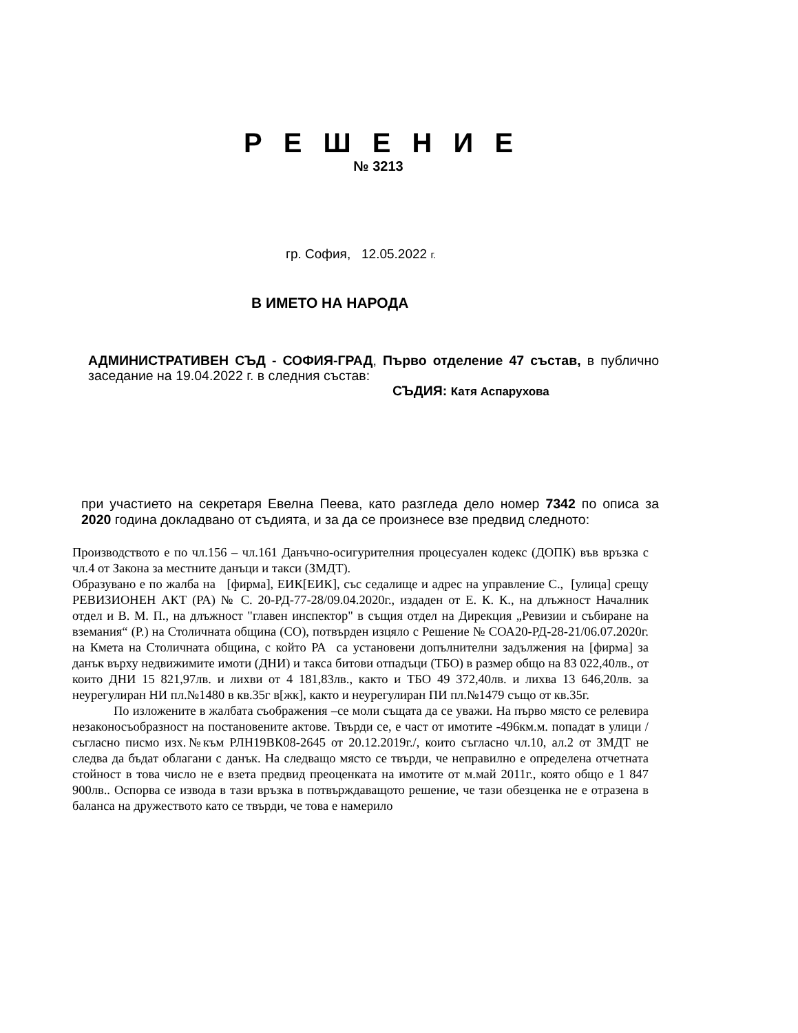Р Е Ш Е Н И Е
№ 3213
гр. София, 12.05.2022 г.
В ИМЕТО НА НАРОДА
АДМИНИСТРАТИВЕН СЪД - СОФИЯ-ГРАД, Първо отделение 47 състав, в публично заседание на 19.04.2022 г. в следния състав:
СЪДИЯ: Катя Аспарухова
при участието на секретаря Евелна Пеева, като разгледа дело номер 7342 по описа за 2020 година докладвано от съдията, и за да се произнесе взе предвид следното:
Производството е по чл.156 – чл.161 Данъчно-осигурителния процесуален кодекс (ДОПК) във връзка с чл.4 от Закона за местните данъци и такси (ЗМДТ).
Образувано е по жалба на [фирма], ЕИК[ЕИК], със седалище и адрес на управление С., [улица] срещу РЕВИЗИОНЕН АКТ (РА) № С. 20-РД-77-28/09.04.2020г., издаден от Е. К. К., на длъжност Началник отдел и В. М. П., на длъжност "главен инспектор" в същия отдел на Дирекция „Ревизии и събиране на вземания“ (Р.) на Столичната община (СО), потвърден изцяло с Решение № СОА20-РД-28-21/06.07.2020г. на Кмета на Столичната община, с който РА са установени допълнителни задължения на [фирма] за данък върху недвижимите имоти (ДНИ) и такса битови отпадъци (ТБО) в размер общо на 83 022,40лв., от които ДНИ 15 821,97лв. и лихви от 4 181,83лв., както и ТБО 49 372,40лв. и лихва 13 646,20лв. за неурегулиран НИ пл.№1480 в кв.35г в[жк], както и неурегулиран ПИ пл.№1479 също от кв.35г.
По изложените в жалбата съображения –се моли същата да се уважи. На първо място се релевира незаконосъобразност на постановените актове. Твърди се, е част от имотите -496км.м. попадат в улици /съгласно писмо изх.№към РЛН19ВК08-2645 от 20.12.2019г./, които съгласно чл.10, ал.2 от ЗМДТ не следва да бъдат облагани с данък. На следващо място се твърди, че неправилно е определена отчетната стойност в това число не е взета предвид преоценката на имотите от м.май 2011г., която общо е 1 847 900лв.. Оспорва се извода в тази връзка в потвърждаващото решение, че тази обезценка не е отразена в баланса на дружеството като се твърди, че това е намерило